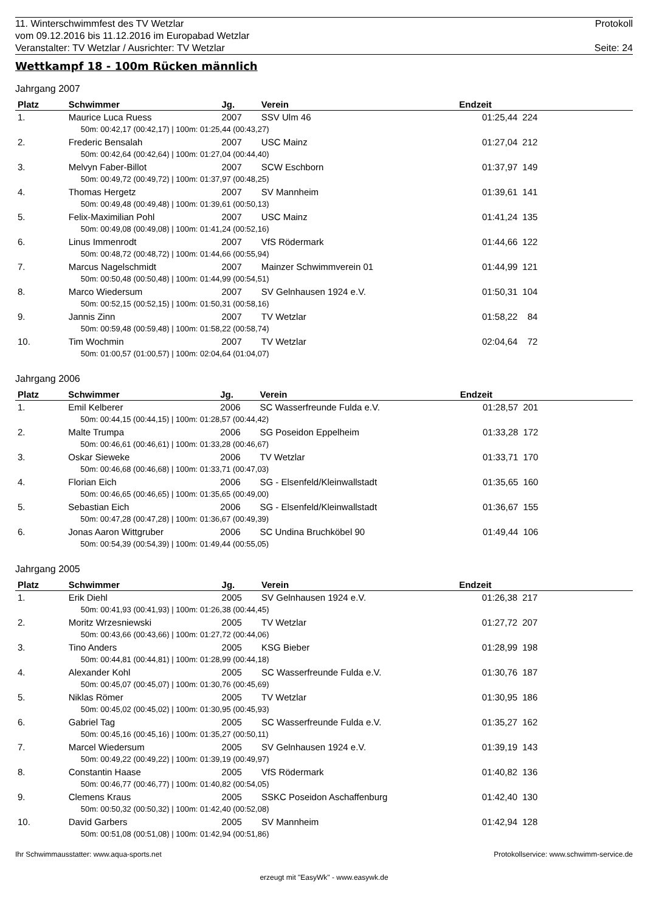11. Winterschwimmfest des TV Wetzlar Protokoll
vom 09.12.2016 bis 11.12.2016 im Europabad Wetzlar
Veranstalter: TV Wetzlar / Ausrichter: TV Wetzlar Seite: 24
Wettkampf 18 - 100m Rücken männlich
Jahrgang 2007
| Platz | Schwimmer | Jg. | Verein | Endzeit | | |
| --- | --- | --- | --- | --- | --- | --- |
| 1. | Maurice Luca Ruess | 2007 | SSV Ulm 46 | 01:25,44 | 224 | |
| | 50m: 00:42,17 (00:42,17) / 100m: 01:25,44 (00:43,27) | | | | | |
| 2. | Frederic Bensalah | 2007 | USC Mainz | 01:27,04 | 212 | |
| | 50m: 00:42,64 (00:42,64) / 100m: 01:27,04 (00:44,40) | | | | | |
| 3. | Melvyn Faber-Billot | 2007 | SCW Eschborn | 01:37,97 | 149 | |
| | 50m: 00:49,72 (00:49,72) / 100m: 01:37,97 (00:48,25) | | | | | |
| 4. | Thomas Hergetz | 2007 | SV Mannheim | 01:39,61 | 141 | |
| | 50m: 00:49,48 (00:49,48) / 100m: 01:39,61 (00:50,13) | | | | | |
| 5. | Felix-Maximilian Pohl | 2007 | USC Mainz | 01:41,24 | 135 | |
| | 50m: 00:49,08 (00:49,08) / 100m: 01:41,24 (00:52,16) | | | | | |
| 6. | Linus Immenrodt | 2007 | VfS Rödermark | 01:44,66 | 122 | |
| | 50m: 00:48,72 (00:48,72) / 100m: 01:44,66 (00:55,94) | | | | | |
| 7. | Marcus Nagelschmidt | 2007 | Mainzer Schwimmverein 01 | 01:44,99 | 121 | |
| | 50m: 00:50,48 (00:50,48) / 100m: 01:44,99 (00:54,51) | | | | | |
| 8. | Marco Wiedersum | 2007 | SV Gelnhausen 1924 e.V. | 01:50,31 | 104 | |
| | 50m: 00:52,15 (00:52,15) / 100m: 01:50,31 (00:58,16) | | | | | |
| 9. | Jannis Zinn | 2007 | TV Wetzlar | 01:58,22 | 84 | |
| | 50m: 00:59,48 (00:59,48) / 100m: 01:58,22 (00:58,74) | | | | | |
| 10. | Tim Wochmin | 2007 | TV Wetzlar | 02:04,64 | 72 | |
| | 50m: 01:00,57 (01:00,57) / 100m: 02:04,64 (01:04,07) | | | | | |
Jahrgang 2006
| Platz | Schwimmer | Jg. | Verein | Endzeit | | |
| --- | --- | --- | --- | --- | --- | --- |
| 1. | Emil Kelberer | 2006 | SC Wasserfreunde Fulda e.V. | 01:28,57 | 201 | |
| | 50m: 00:44,15 (00:44,15) / 100m: 01:28,57 (00:44,42) | | | | | |
| 2. | Malte Trumpa | 2006 | SG Poseidon Eppelheim | 01:33,28 | 172 | |
| | 50m: 00:46,61 (00:46,61) / 100m: 01:33,28 (00:46,67) | | | | | |
| 3. | Oskar Sieweke | 2006 | TV Wetzlar | 01:33,71 | 170 | |
| | 50m: 00:46,68 (00:46,68) / 100m: 01:33,71 (00:47,03) | | | | | |
| 4. | Florian Eich | 2006 | SG - Elsenfeld/Kleinwallstadt | 01:35,65 | 160 | |
| | 50m: 00:46,65 (00:46,65) / 100m: 01:35,65 (00:49,00) | | | | | |
| 5. | Sebastian Eich | 2006 | SG - Elsenfeld/Kleinwallstadt | 01:36,67 | 155 | |
| | 50m: 00:47,28 (00:47,28) / 100m: 01:36,67 (00:49,39) | | | | | |
| 6. | Jonas Aaron Wittgruber | 2006 | SC Undina Bruchköbel 90 | 01:49,44 | 106 | |
| | 50m: 00:54,39 (00:54,39) / 100m: 01:49,44 (00:55,05) | | | | | |
Jahrgang 2005
| Platz | Schwimmer | Jg. | Verein | Endzeit | | |
| --- | --- | --- | --- | --- | --- | --- |
| 1. | Erik Diehl | 2005 | SV Gelnhausen 1924 e.V. | 01:26,38 | 217 | |
| | 50m: 00:41,93 (00:41,93) / 100m: 01:26,38 (00:44,45) | | | | | |
| 2. | Moritz Wrzesniewski | 2005 | TV Wetzlar | 01:27,72 | 207 | |
| | 50m: 00:43,66 (00:43,66) / 100m: 01:27,72 (00:44,06) | | | | | |
| 3. | Tino Anders | 2005 | KSG Bieber | 01:28,99 | 198 | |
| | 50m: 00:44,81 (00:44,81) / 100m: 01:28,99 (00:44,18) | | | | | |
| 4. | Alexander Kohl | 2005 | SC Wasserfreunde Fulda e.V. | 01:30,76 | 187 | |
| | 50m: 00:45,07 (00:45,07) / 100m: 01:30,76 (00:45,69) | | | | | |
| 5. | Niklas Römer | 2005 | TV Wetzlar | 01:30,95 | 186 | |
| | 50m: 00:45,02 (00:45,02) / 100m: 01:30,95 (00:45,93) | | | | | |
| 6. | Gabriel Tag | 2005 | SC Wasserfreunde Fulda e.V. | 01:35,27 | 162 | |
| | 50m: 00:45,16 (00:45,16) / 100m: 01:35,27 (00:50,11) | | | | | |
| 7. | Marcel Wiedersum | 2005 | SV Gelnhausen 1924 e.V. | 01:39,19 | 143 | |
| | 50m: 00:49,22 (00:49,22) / 100m: 01:39,19 (00:49,97) | | | | | |
| 8. | Constantin Haase | 2005 | VfS Rödermark | 01:40,82 | 136 | |
| | 50m: 00:46,77 (00:46,77) / 100m: 01:40,82 (00:54,05) | | | | | |
| 9. | Clemens Kraus | 2005 | SSKC Poseidon Aschaffenburg | 01:42,40 | 130 | |
| | 50m: 00:50,32 (00:50,32) / 100m: 01:42,40 (00:52,08) | | | | | |
| 10. | David Garbers | 2005 | SV Mannheim | 01:42,94 | 128 | |
| | 50m: 00:51,08 (00:51,08) / 100m: 01:42,94 (00:51,86) | | | | | |
Ihr Schwimmausstatter: www.aqua-sports.net Protokollservice: www.schwimm-service.de
erzeugt mit "EasyWk" - www.easywk.de